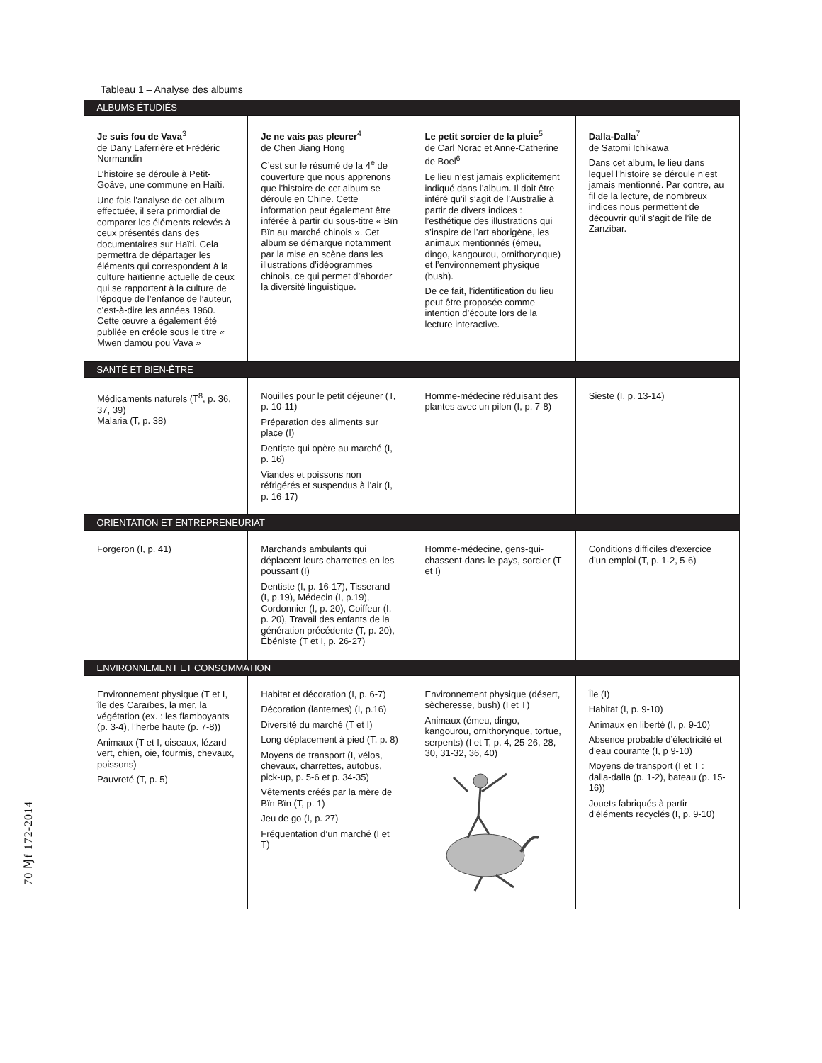Tableau 1 – Analyse des albums
| ALBUMS ÉTUDIÉS | | | |
| --- | --- | --- | --- |
| Je suis fou de Vava<sup>3</sup> de Dany Laferrière et Frédéric Normandin L’histoire se déroule à Petit-Goâve, une commune en Haïti. Une fois l’analyse de cet album effectuée, il sera primordial de comparer les éléments relevés à ceux présentés dans des documentaires sur Haïti. Cela permettra de départager les éléments qui correspondent à la culture haïtienne actuelle de ceux qui se rapportent à la culture de l’époque de l’enfance de l’auteur, c’est-à-dire les années 1960. Cette œuvre a également été publiée en créole sous le titre « Mwen damou pou Vava » | Je ne vais pas pleurer<sup>4</sup> de Chen Jiang Hong C’est sur le résumé de la 4<sup>e</sup> de couverture que nous apprenons que l’histoire de cet album se déroule en Chine. Cette information peut également être inférée à partir du sous-titre « Bïn Bïn au marché chinois ». Cet album se démarque notamment par la mise en scène dans les illustrations d’idéogrammes chinois, ce qui permet d’aborder la diversité linguistique. | Le petit sorcier de la pluie<sup>5</sup> de Carl Norac et Anne-Catherine de Boel<sup>6</sup> Le lieu n’est jamais explicitement indiqué dans l’album. Il doit être inféré qu’il s’agit de l’Australie à partir de divers indices : l’esthétique des illustrations qui s’inspire de l’art aborigène, les animaux mentionnés (émeu, dingo, kangourou, ornithorynque) et l’environnement physique (bush). De ce fait, l’identification du lieu peut être proposée comme intention d’écoute lors de la lecture interactive. | Dalla-Dalla<sup>7</sup> de Satomi Ichikawa Dans cet album, le lieu dans lequel l’histoire se déroule n’est jamais mentionné. Par contre, au fil de la lecture, de nombreux indices nous permettent de découvrir qu’il s’agit de l’île de Zanzibar. |
| SANTÉ ET BIEN-ÊTRE | | | |
| Médicaments naturels (T<sup>8</sup>, p. 36, 37, 39) Malaria (T, p. 38) | Nouilles pour le petit déjeuner (T, p. 10-11) Préparation des aliments sur place (I) Dentiste qui opère au marché (I, p. 16) Viandes et poissons non réfrigérés et suspendus à l’air (I, p. 16-17) | Homme-médecine réduisant des plantes avec un pilon (I, p. 7-8) | Sieste (I, p. 13-14) |
| ORIENTATION ET ENTREPRENEURIAT | | | |
| Forgeron (I, p. 41) | Marchands ambulants qui déplacent leurs charrettes en les poussant (I) Dentiste (I, p. 16-17), Tisserand (I, p.19), Médecin (I, p.19), Cordonnier (I, p. 20), Coiffeur (I, p. 20), Travail des enfants de la génération précédente (T, p. 20), Ébéniste (T et I, p. 26-27) | Homme-médecine, gens-qui-chassent-dans-le-pays, sorcier (T et I) | Conditions difficiles d’exercice d’un emploi (T, p. 1-2, 5-6) |
| ENVIRONNEMENT ET CONSOMMATION | | | |
| Environnement physique (T et I, île des Caraïbes, la mer, la végétation (ex. : les flamboyants (p. 3-4), l’herbe haute (p. 7-8)) Animaux (T et I, oiseaux, lézard vert, chien, oie, fourmis, chevaux, poissons) Pauvreté (T, p. 5) | Habitat et décoration (I, p. 6-7) Décoration (lanternes) (I, p.16) Diversité du marché (T et I) Long déplacement à pied (T, p. 8) Moyens de transport (I, vélos, chevaux, charrettes, autobus, pick-up, p. 5-6 et p. 34-35) Vêtements créés par la mère de Bïn Bïn (T, p. 1) Jeu de go (I, p. 27) Fréquentation d’un marché (I et T) | Environnement physique (désert, sècheresse, bush) (I et T) Animaux (émeu, dingo, kangourou, ornithorynque, tortue, serpents) (I et T, p. 4, 25-26, 28, 30, 31-32, 36, 40) | Île (I) Habitat (I, p. 9-10) Animaux en liberté (I, p. 9-10) Absence probable d’électricité et d’eau courante (I, p 9-10) Moyens de transport (I et T : dalla-dalla (p. 1-2), bateau (p. 15-16)) Jouets fabriqués à partir d’éléments recyclés (I, p. 9-10) |
70 Ɱf 172-2014